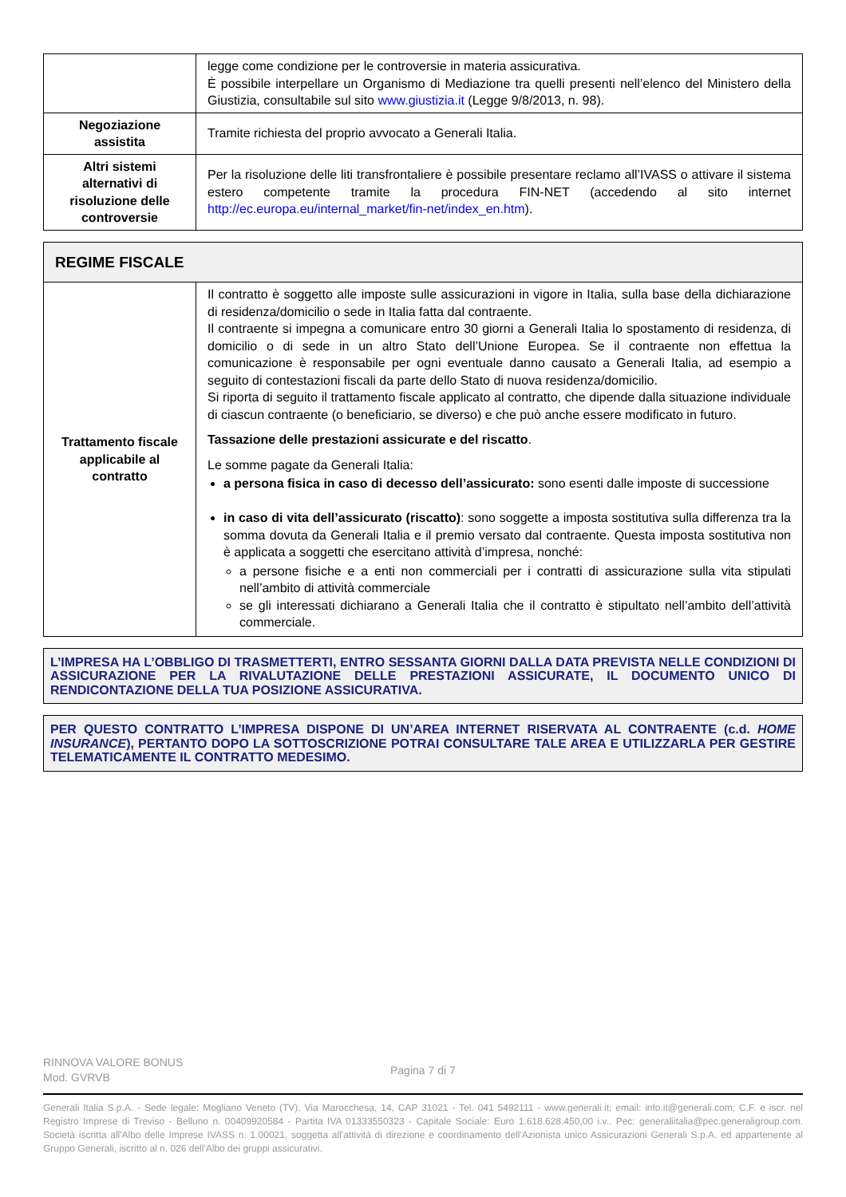| | legge come condizione per le controversie in materia assicurativa. È possibile interpellare un Organismo di Mediazione tra quelli presenti nell’elenco del Ministero della Giustizia, consultabile sul sito www.giustizia.it (Legge 9/8/2013, n. 98). |
| Negoziazione assistita | Tramite richiesta del proprio avvocato a Generali Italia. |
| Altri sistemi alternativi di risoluzione delle controversie | Per la risoluzione delle liti transfrontaliere è possibile presentare reclamo all’IVASS o attivare il sistema estero competente tramite la procedura FIN-NET (accedendo al sito internet http://ec.europa.eu/internal_market/fin-net/index_en.htm ). |
| REGIME FISCALE | |
| Trattamento fiscale applicabile al contratto | Il contratto è soggetto alle imposte sulle assicurazioni in vigore in Italia, sulla base della dichiarazione di residenza/domicilio o sede in Italia fatta dal contraente. Il contraente si impegna a comunicare entro 30 giorni a Generali Italia lo spostamento di residenza, di domicilio o di sede in un altro Stato dell’Unione Europea. Se il contraente non effettua la comunicazione è responsabile per ogni eventuale danno causato a Generali Italia, ad esempio a seguito di contestazioni fiscali da parte dello Stato di nuova residenza/domicilio. Si riporta di seguito il trattamento fiscale applicato al contratto, che dipende dalla situazione individuale di ciascun contraente (o beneficiario, se diverso) e che può anche essere modificato in futuro. Tassazione delle prestazioni assicurate e del riscatto . Le somme pagate da Generali Italia: a persona fisica in caso di decesso dell’assicurato: sono esenti dalle imposte di successione in caso di vita dell’assicurato (riscatto) : sono soggette a imposta sostitutiva sulla differenza tra la somma dovuta da Generali Italia e il premio versato dal contraente. Questa imposta sostitutiva non è applicata a soggetti che esercitano attività d’impresa, nonché: a persone fisiche e a enti non commerciali per i contratti di assicurazione sulla vita stipulati nell’ambito di attività commerciale se gli interessati dichiarano a Generali Italia che il contratto è stipultato nell’ambito dell’attività commerciale. |
L’IMPRESA HA L’OBBLIGO DI TRASMETTERTI, ENTRO SESSANTA GIORNI DALLA DATA PREVISTA NELLE CONDIZIONI DI ASSICURAZIONE PER LA RIVALUTAZIONE DELLE PRESTAZIONI ASSICURATE, IL DOCUMENTO UNICO DI RENDICONTAZIONE DELLA TUA POSIZIONE ASSICURATIVA.
PER QUESTO CONTRATTO L’IMPRESA DISPONE DI UN’AREA INTERNET RISERVATA AL CONTRAENTE (c.d. HOME INSURANCE), PERTANTO DOPO LA SOTTOSCRIZIONE POTRAI CONSULTARE TALE AREA E UTILIZZARLA PER GESTIRE TELEMATICAMENTE IL CONTRATTO MEDESIMO.
RINNOVA VALORE BONUS
Mod. GVRVB
Pagina 7 di 7
Generali Italia S.p.A. - Sede legale: Mogliano Veneto (TV), Via Marocchesa, 14, CAP 31021 - Tel. 041 5492111 - www.generali.it; email: info.it@generali.com; C.F. e iscr. nel Registro Imprese di Treviso - Belluno n. 00409920584 - Partita IVA 01333550323 - Capitale Sociale: Euro 1.618.628.450,00 i.v.. Pec: generaliitalia@pec.generaligroup.com. Società iscritta all'Albo delle Imprese IVASS n. 1.00021, soggetta all'attività di direzione e coordinamento dell'Azionista unico Assicurazioni Generali S.p.A. ed appartenente al Gruppo Generali, iscritto al n. 026 dell'Albo dei gruppi assicurativi.